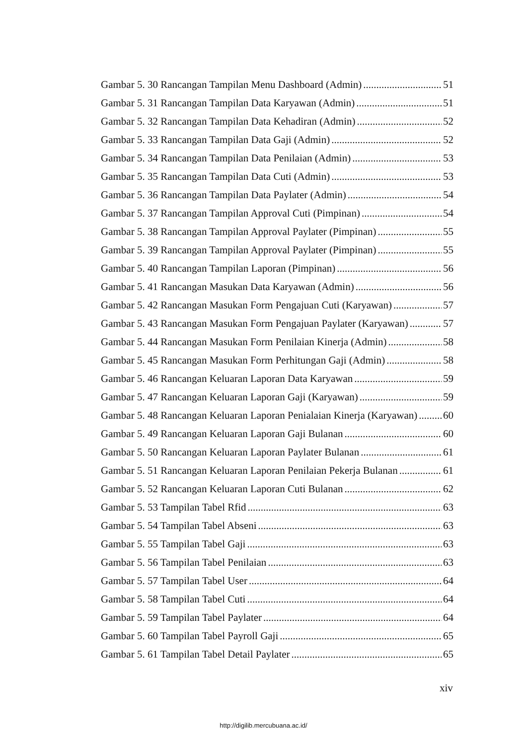Gambar 5. 30 Rancangan Tampilan Menu Dashboard (Admin) 51
Gambar 5. 31 Rancangan Tampilan Data Karyawan (Admin) 51
Gambar 5. 32 Rancangan Tampilan Data Kehadiran (Admin) 52
Gambar 5. 33 Rancangan Tampilan Data Gaji (Admin) 52
Gambar 5. 34 Rancangan Tampilan Data Penilaian (Admin) 53
Gambar 5. 35 Rancangan Tampilan Data Cuti (Admin) 53
Gambar 5. 36 Rancangan Tampilan Data Paylater (Admin) 54
Gambar 5. 37 Rancangan Tampilan Approval Cuti (Pimpinan) 54
Gambar 5. 38 Rancangan Tampilan Approval Paylater (Pimpinan) 55
Gambar 5. 39 Rancangan Tampilan Approval Paylater (Pimpinan) 55
Gambar 5. 40 Rancangan Tampilan Laporan (Pimpinan) 56
Gambar 5. 41 Rancangan Masukan Data Karyawan (Admin) 56
Gambar 5. 42 Rancangan Masukan Form Pengajuan Cuti (Karyawan) 57
Gambar 5. 43 Rancangan Masukan Form Pengajuan Paylater (Karyawan) 57
Gambar 5. 44 Rancangan Masukan Form Penilaian Kinerja (Admin) 58
Gambar 5. 45 Rancangan Masukan Form Perhitungan Gaji (Admin) 58
Gambar 5. 46 Rancangan Keluaran Laporan Data Karyawan 59
Gambar 5. 47 Rancangan Keluaran Laporan Gaji (Karyawan) 59
Gambar 5. 48 Rancangan Keluaran Laporan Penialaian Kinerja (Karyawan) 60
Gambar 5. 49 Rancangan Keluaran Laporan Gaji Bulanan 60
Gambar 5. 50 Rancangan Keluaran Laporan Paylater Bulanan 61
Gambar 5. 51 Rancangan Keluaran Laporan Penilaian Pekerja Bulanan 61
Gambar 5. 52 Rancangan Keluaran Laporan Cuti Bulanan 62
Gambar 5. 53 Tampilan Tabel Rfid 63
Gambar 5. 54 Tampilan Tabel Abseni 63
Gambar 5. 55 Tampilan Tabel Gaji 63
Gambar 5. 56 Tampilan Tabel Penilaian 63
Gambar 5. 57 Tampilan Tabel User 64
Gambar 5. 58 Tampilan Tabel Cuti 64
Gambar 5. 59 Tampilan Tabel Paylater 64
Gambar 5. 60 Tampilan Tabel Payroll Gaji 65
Gambar 5. 61 Tampilan Tabel Detail Paylater 65
xiv
http://digilib.mercubuana.ac.id/